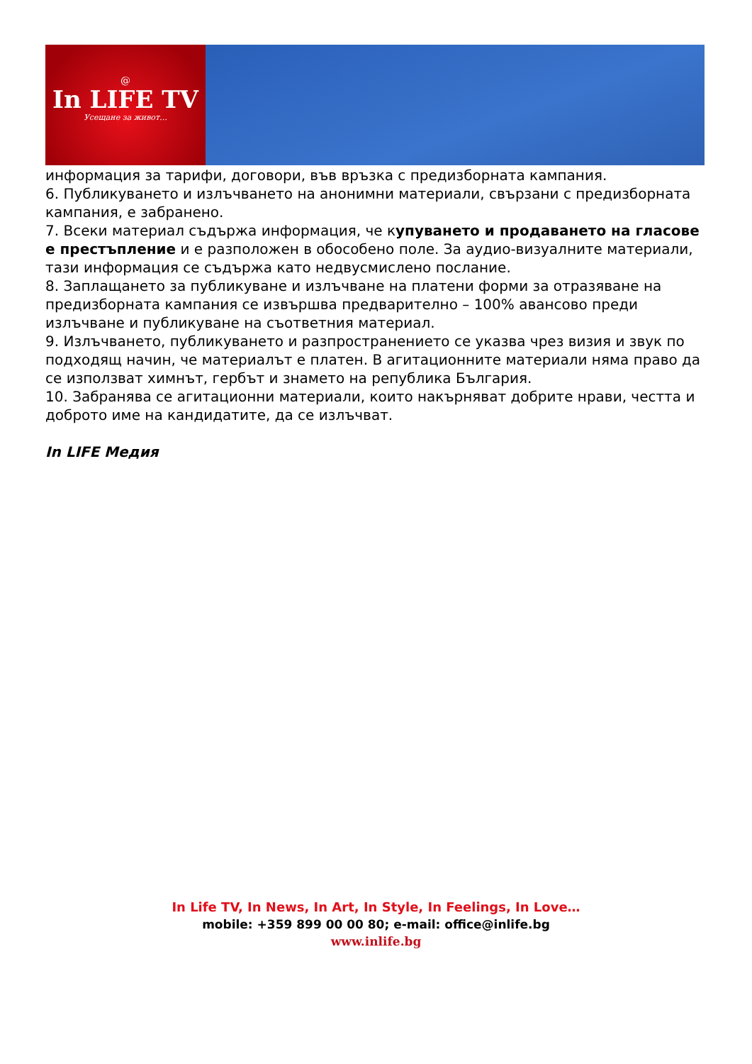@
In LIFE TV
Усещане за живот…
информация за тарифи, договори, във връзка с предизборната кампания.
6. Публикуването и излъчването на анонимни материали, свързани с предизборната кампания, е забранено.
7. Всеки материал съдържа информация, че купуването и продаването на гласове е престъпление и е разположен в обособено поле. За аудио-визуалните материали, тази информация се съдържа като недвусмислено послание.
8. Заплащането за публикуване и излъчване на платени форми за отразяване на предизборната кампания се извършва предварително – 100% авансово преди излъчване и публикуване на съответния материал.
9. Излъчването, публикуването и разпространението се указва чрез визия и звук по подходящ начин, че материалът е платен. В агитационните материали няма право да се използват химнът, гербът и знамето на република България.
10. Забранява се агитационни материали, които накърняват добрите нрави, честта и доброто име на кандидатите, да се излъчват.
In LIFE Медия
In Life TV, In News, In Art, In Style, In Feelings, In Love…
mobile: +359 899 00 00 80; e-mail: office@inlife.bg
www.inlife.bg